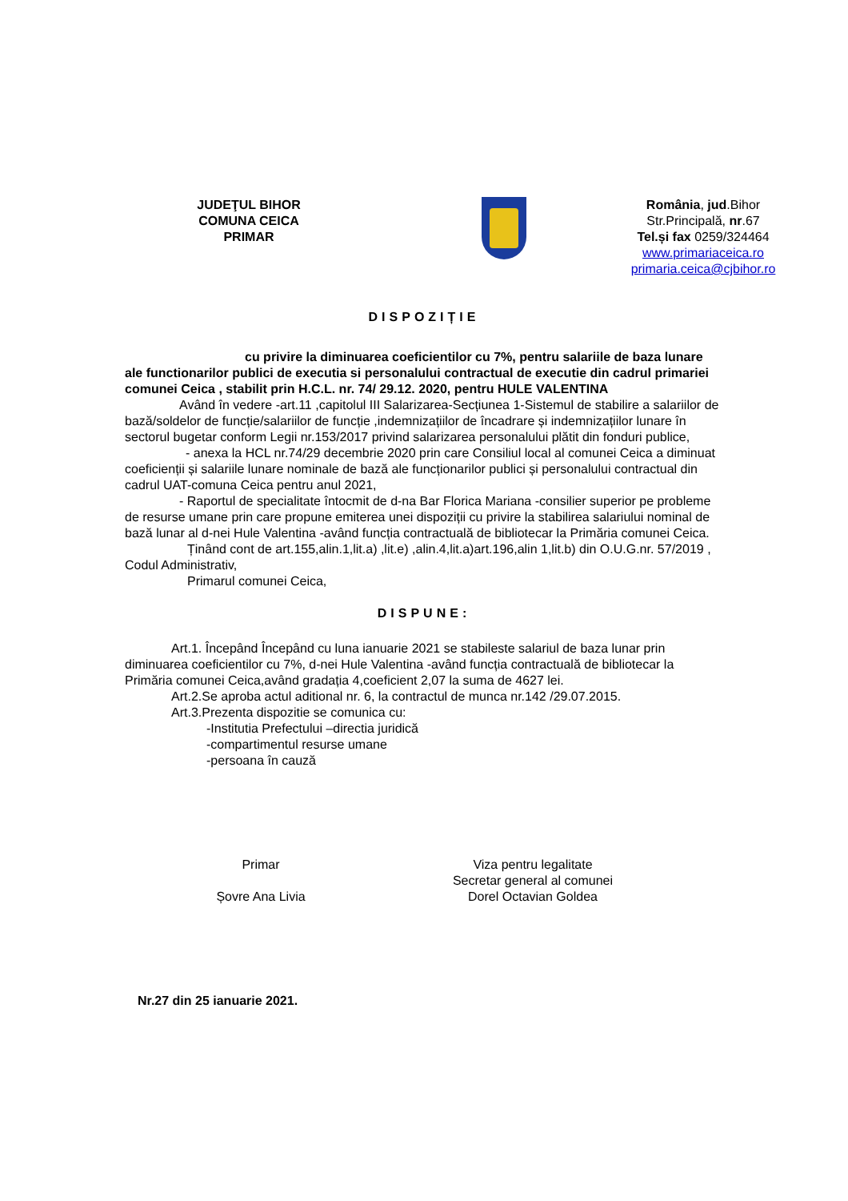JUDEŢUL BIHOR
COMUNA CEICA
PRIMAR
România, jud.Bihor
Str.Principală, nr.67
Tel.și fax 0259/324464
www.primariaceica.ro
primaria.ceica@cjbihor.ro
DISPOZIȚIE
cu privire la diminuarea coeficientilor cu 7%, pentru salariile de baza lunare ale functionarilor publici de executia si personalului contractual de executie din cadrul primariei comunei Ceica , stabilit prin H.C.L. nr. 74/ 29.12. 2020, pentru HULE VALENTINA
Având în vedere -art.11 ,capitolul III Salarizarea-Secțiunea 1-Sistemul de stabilire a salariilor de bază/soldelor de funcție/salariilor de funcție ,indemnizațiilor de încadrare și indemnizațiilor lunare în sectorul bugetar conform Legii nr.153/2017 privind salarizarea personalului plătit din fonduri publice,
- anexa la HCL nr.74/29 decembrie 2020 prin care Consiliul local al comunei Ceica a diminuat coeficienții și salariile lunare nominale de bază ale funcționarilor publici și personalului contractual din cadrul UAT-comuna Ceica pentru anul 2021,
- Raportul de specialitate întocmit de d-na Bar Florica Mariana -consilier superior pe probleme de resurse umane prin care propune emiterea unei dispoziții cu privire la stabilirea salariului nominal de bază lunar al d-nei Hule Valentina -având funcția contractuală de bibliotecar la Primăria comunei Ceica.
Ținând cont de art.155,alin.1,lit.a) ,lit.e) ,alin.4,lit.a)art.196,alin 1,lit.b) din O.U.G.nr. 57/2019 , Codul Administrativ,
Primarul comunei Ceica,
DISPUNE:
Art.1. Începând Începând cu luna ianuarie 2021 se stabileste salariul de baza lunar prin diminuarea coeficientilor cu 7%, d-nei Hule Valentina -având funcția contractuală de bibliotecar la Primăria comunei Ceica,având gradația 4,coeficient 2,07 la suma de 4627 lei.
Art.2.Se aproba actul aditional nr. 6, la contractul de munca nr.142 /29.07.2015.
Art.3.Prezenta dispozitie se comunica cu:
-Institutia Prefectului –directia juridică
-compartimentul resurse umane
-persoana în cauză
Primar
Șovre Ana Livia
Viza pentru legalitate
Secretar general al comunei
Dorel Octavian Goldea
Nr.27 din 25 ianuarie 2021.